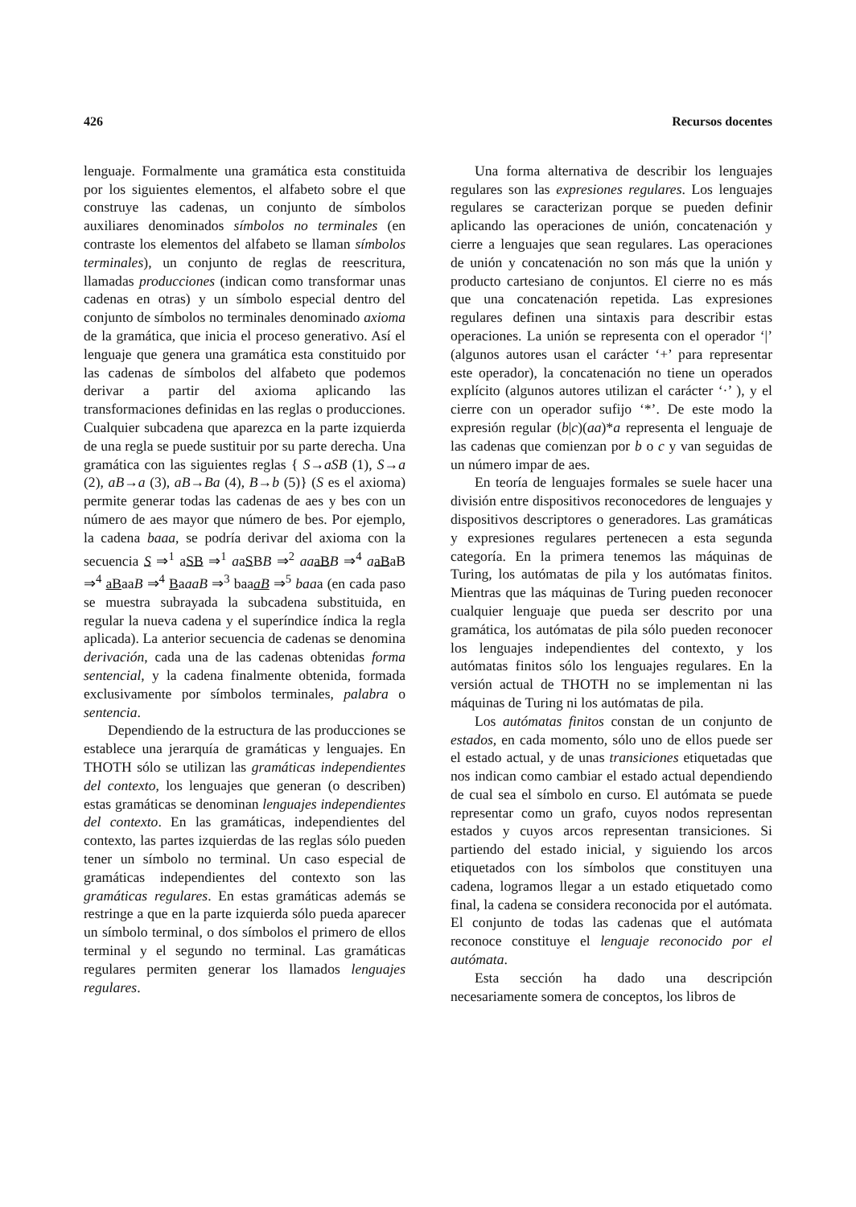426 Recursos docentes
lenguaje. Formalmente una gramática esta constituida por los siguientes elementos, el alfabeto sobre el que construye las cadenas, un conjunto de símbolos auxiliares denominados símbolos no terminales (en contraste los elementos del alfabeto se llaman símbolos terminales), un conjunto de reglas de reescritura, llamadas producciones (indican como transformar unas cadenas en otras) y un símbolo especial dentro del conjunto de símbolos no terminales denominado axioma de la gramática, que inicia el proceso generativo. Así el lenguaje que genera una gramática esta constituido por las cadenas de símbolos del alfabeto que podemos derivar a partir del axioma aplicando las transformaciones definidas en las reglas o producciones. Cualquier subcadena que aparezca en la parte izquierda de una regla se puede sustituir por su parte derecha. Una gramática con las siguientes reglas { S→aSB (1), S→a (2), aB→a (3), aB→Ba (4), B→b (5)} (S es el axioma) permite generar todas las cadenas de aes y bes con un número de aes mayor que número de bes. Por ejemplo, la cadena baaa, se podría derivar del axioma con la secuencia S ⇒<sup>1</sup> aSB ⇒<sup>1</sup> aaSBB ⇒<sup>2</sup> aa aB B ⇒<sup>4</sup> aaBaB ⇒<sup>4</sup> aBaaB ⇒<sup>4</sup> BaaaB ⇒<sup>3</sup> baaaB ⇒<sup>5</sup> baaa (en cada paso se muestra subrayada la subcadena substituida, en regular la nueva cadena y el superíndice índica la regla aplicada). La anterior secuencia de cadenas se denomina derivación, cada una de las cadenas obtenidas forma sentencial, y la cadena finalmente obtenida, formada exclusivamente por símbolos terminales, palabra o sentencia.
Dependiendo de la estructura de las producciones se establece una jerarquía de gramáticas y lenguajes. En THOTH sólo se utilizan las gramáticas independientes del contexto, los lenguajes que generan (o describen) estas gramáticas se denominan lenguajes independientes del contexto. En las gramáticas, independientes del contexto, las partes izquierdas de las reglas sólo pueden tener un símbolo no terminal. Un caso especial de gramáticas independientes del contexto son las gramáticas regulares. En estas gramáticas además se restringe a que en la parte izquierda sólo pueda aparecer un símbolo terminal, o dos símbolos el primero de ellos terminal y el segundo no terminal. Las gramáticas regulares permiten generar los llamados lenguajes regulares.
Una forma alternativa de describir los lenguajes regulares son las expresiones regulares. Los lenguajes regulares se caracterizan porque se pueden definir aplicando las operaciones de unión, concatenación y cierre a lenguajes que sean regulares. Las operaciones de unión y concatenación no son más que la unión y producto cartesiano de conjuntos. El cierre no es más que una concatenación repetida. Las expresiones regulares definen una sintaxis para describir estas operaciones. La unión se representa con el operador ‘|’ (algunos autores usan el carácter ‘+’ para representar este operador), la concatenación no tiene un operados explícito (algunos autores utilizan el carácter ‘·’ ), y el cierre con un operador sufijo ‘*’. De este modo la expresión regular (b|c)(aa)*a representa el lenguaje de las cadenas que comienzan por b o c y van seguidas de un número impar de aes.
En teoría de lenguajes formales se suele hacer una división entre dispositivos reconocedores de lenguajes y dispositivos descriptores o generadores. Las gramáticas y expresiones regulares pertenecen a esta segunda categoría. En la primera tenemos las máquinas de Turing, los autómatas de pila y los autómatas finitos. Mientras que las máquinas de Turing pueden reconocer cualquier lenguaje que pueda ser descrito por una gramática, los autómatas de pila sólo pueden reconocer los lenguajes independientes del contexto, y los autómatas finitos sólo los lenguajes regulares. En la versión actual de THOTH no se implementan ni las máquinas de Turing ni los autómatas de pila.
Los autómatas finitos constan de un conjunto de estados, en cada momento, sólo uno de ellos puede ser el estado actual, y de unas transiciones etiquetadas que nos indican como cambiar el estado actual dependiendo de cual sea el símbolo en curso. El autómata se puede representar como un grafo, cuyos nodos representan estados y cuyos arcos representan transiciones. Si partiendo del estado inicial, y siguiendo los arcos etiquetados con los símbolos que constituyen una cadena, logramos llegar a un estado etiquetado como final, la cadena se considera reconocida por el autómata. El conjunto de todas las cadenas que el autómata reconoce constituye el lenguaje reconocido por el autómata.
Esta sección ha dado una descripción necesariamente somera de conceptos, los libros de